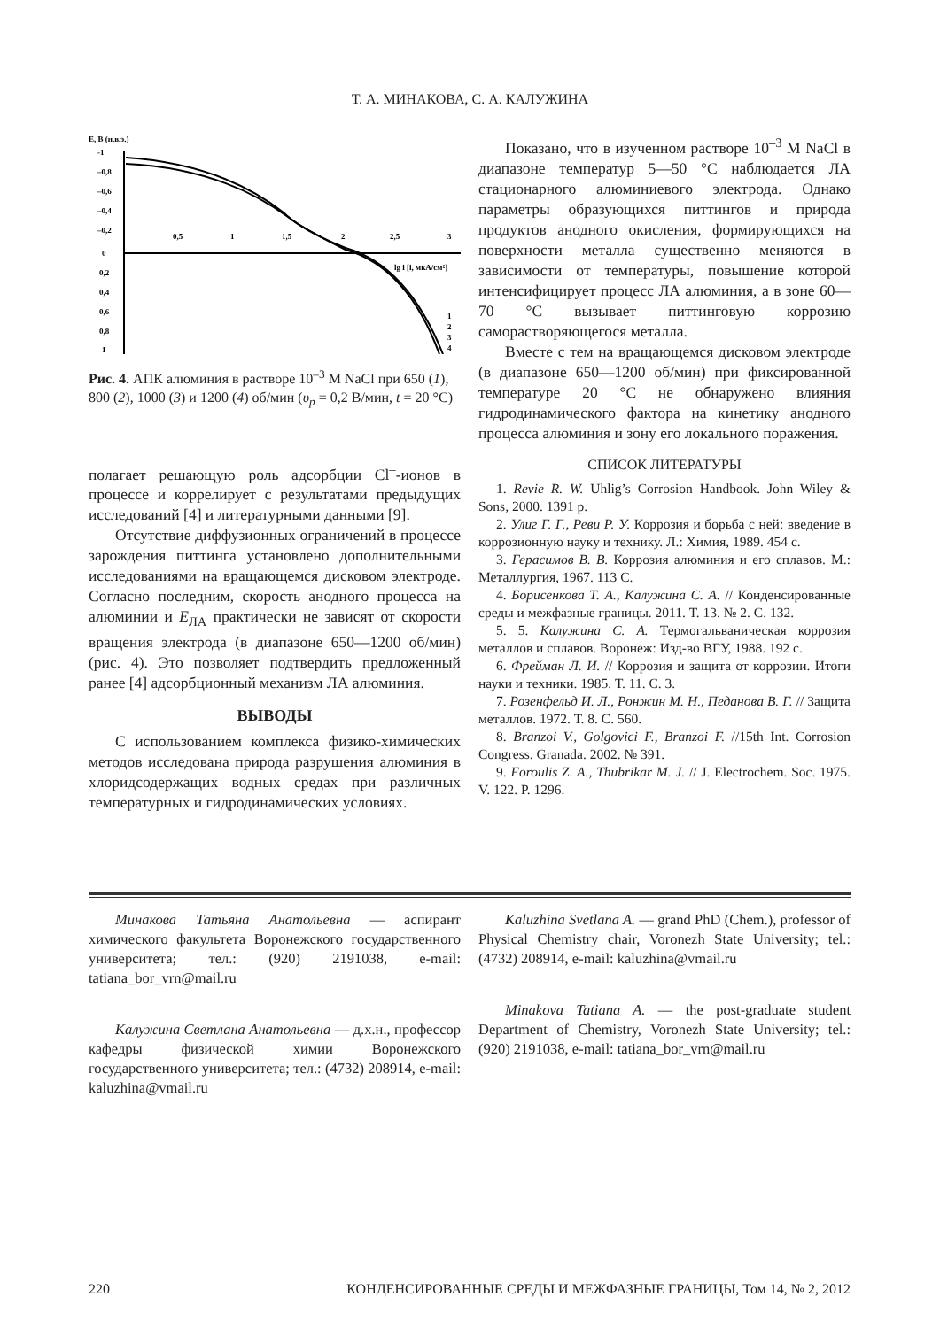Т. А. МИНАКОВА, С. А. КАЛУЖИНА
Е, В (н.в.э.)
-1
–0,8
–0,6
–0,4
–0,2
0
0,2
0,4
0,6
0,8
1
0,5
1
1,5
2
2,5
3
lg i [i, мкА/см²]
1
2
3
4
Рис. 4. АПК алюминия в растворе 10<sup>–3</sup> М NaCl при 650 (1), 800 (2), 1000 (3) и 1200 (4) об/мин (υ<sub>р</sub> = 0,2 В/мин, t = 20 °С)
полагает решающую роль адсорбции Cl<sup>–</sup>-ионов в процессе и коррелирует с результатами предыдущих исследований [4] и литературными данными [9].
Отсутствие диффузионных ограничений в процессе зарождения питтинга установлено дополнительными исследованиями на вращающемся дисковом электроде. Согласно последним, скорость анодного процесса на алюминии и Е<sub>ЛА</sub> практически не зависят от скорости вращения электрода (в диапазоне 650—1200 об/мин) (рис. 4). Это позволяет подтвердить предложенный ранее [4] адсорбционный механизм ЛА алюминия.
ВЫВОДЫ
С использованием комплекса физико-химических методов исследована природа разрушения алюминия в хлоридсодержащих водных средах при различных температурных и гидродинамических условиях.
Показано, что в изученном растворе 10<sup>–3</sup> М NaCl в диапазоне температур 5—50 °С наблюдается ЛА стационарного алюминиевого электрода. Однако параметры образующихся питтингов и природа продуктов анодного окисления, формирующихся на поверхности металла существенно меняются в зависимости от температуры, повышение которой интенсифицирует процесс ЛА алюминия, а в зоне 60—70 °С вызывает питтинговую коррозию саморастворяющегося металла.
Вместе с тем на вращающемся дисковом электроде (в диапазоне 650—1200 об/мин) при фиксированной температуре 20 °С не обнаружено влияния гидродинамического фактора на кинетику анодного процесса алюминия и зону его локального поражения.
СПИСОК ЛИТЕРАТУРЫ
1. Revie R. W. Uhlig’s Corrosion Handbook. John Wiley & Sons, 2000. 1391 p.
2. Улиг Г. Г., Реви Р. У. Коррозия и борьба с ней: введение в коррозионную науку и технику. Л.: Химия, 1989. 454 с.
3. Герасимов В. В. Коррозия алюминия и его сплавов. М.: Металлургия, 1967. 113 С.
4. Борисенкова Т. А., Калужина С. А. // Конденсированные среды и межфазные границы. 2011. Т. 13. № 2. С. 132.
5. 5. Калужина С. А. Термогальваническая коррозия металлов и сплавов. Воронеж: Изд-во ВГУ, 1988. 192 с.
6. Фрейман Л. И. // Коррозия и защита от коррозии. Итоги науки и техники. 1985. Т. 11. С. 3.
7. Розенфельд И. Л., Ронжин М. Н., Педанова В. Г. // Защита металлов. 1972. Т. 8. С. 560.
8. Branzoi V., Golgovici F., Branzoi F. //15th Int. Corrosion Congress. Granada. 2002. № 391.
9. Foroulis Z. A., Thubrikar M. J. // J. Electrochem. Soc. 1975. V. 122. P. 1296.
Минакова Татьяна Анатольевна — аспирант химического факультета Воронежского государственного университета; тел.: (920) 2191038, e-mail: tatiana_bor_vrn@mail.ru
Калужина Светлана Анатольевна — д.х.н., профессор кафедры физической химии Воронежского государственного университета; тел.: (4732) 208914, e-mail: kaluzhina@vmail.ru
Kaluzhina Svetlana A. — grand PhD (Chem.), professor of Physical Chemistry chair, Voronezh State University; tel.: (4732) 208914, e-mail: kaluzhina@vmail.ru
Minakova Tatiana A. — the post-graduate student Department of Chemistry, Voronezh State University; tel.: (920) 2191038, e-mail: tatiana_bor_vrn@mail.ru
220 КОНДЕНСИРОВАННЫЕ СРЕДЫ И МЕЖФАЗНЫЕ ГРАНИЦЫ, Том 14, № 2, 2012